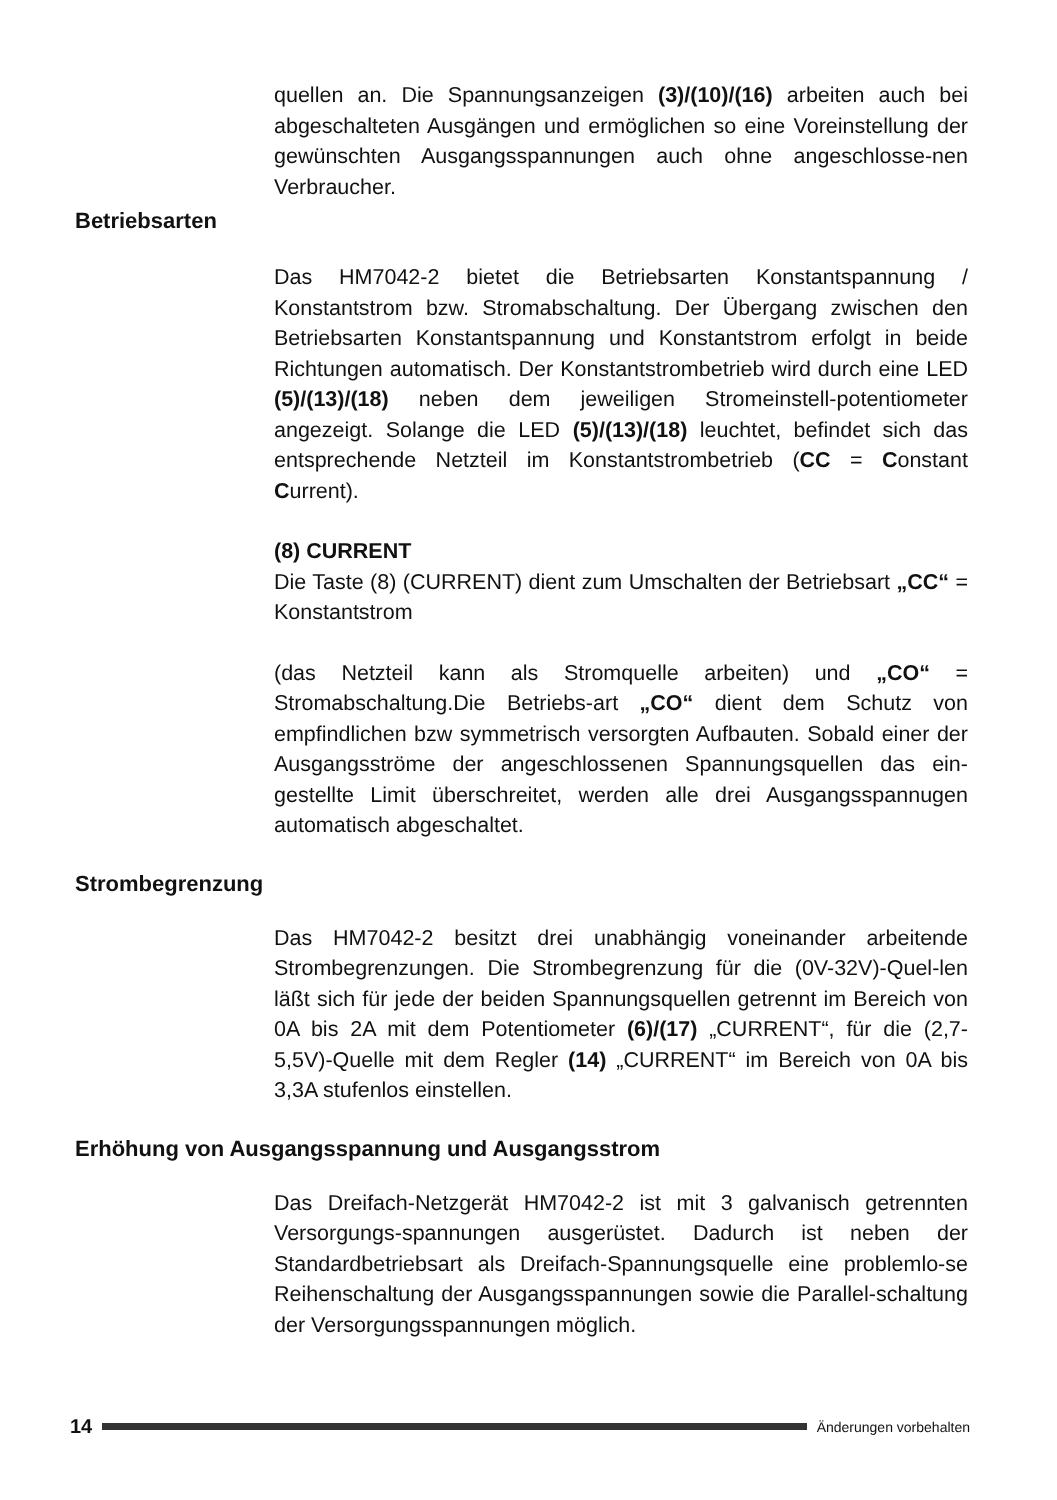quellen an. Die Spannungsanzeigen (3)/(10)/(16) arbeiten auch bei abgeschalteten Ausgängen und ermöglichen so eine Voreinstellung der gewünschten Ausgangsspannungen auch ohne angeschlosse-nen Verbraucher.
Betriebsarten
Das HM7042-2 bietet die Betriebsarten Konstantspannung / Konstantstrom bzw. Stromabschaltung. Der Übergang zwischen den Betriebsarten Konstantspannung und Konstantstrom erfolgt in beide Richtungen automatisch. Der Konstantstrombetrieb wird durch eine LED (5)/(13)/(18) neben dem jeweiligen Stromeinstell-potentiometer angezeigt. Solange die LED (5)/(13)/(18) leuchtet, befindet sich das entsprechende Netzteil im Konstantstrombetrieb (CC = Constant Current).
(8) CURRENT
Die Taste (8) (CURRENT) dient zum Umschalten der Betriebsart „CC“ = Konstantstrom
(das Netzteil kann als Stromquelle arbeiten) und „CO“ = Stromabschaltung.Die Betriebs-art „CO“ dient dem Schutz von empfindlichen bzw symmetrisch versorgten Aufbauten. Sobald einer der Ausgangsströme der angeschlossenen Spannungsquellen das ein-gestellte Limit überschreitet, werden alle drei Ausgangsspannugen automatisch abgeschaltet.
Strombegrenzung
Das HM7042-2 besitzt drei unabhängig voneinander arbeitende Strombegrenzungen. Die Strombegrenzung für die (0V-32V)-Quel-len läßt sich für jede der beiden Spannungsquellen getrennt im Bereich von 0A bis 2A mit dem Potentiometer (6)/(17) „CURRENT“, für die (2,7-5,5V)-Quelle mit dem Regler (14) „CURRENT“ im Bereich von 0A bis 3,3A stufenlos einstellen.
Erhöhung von Ausgangsspannung und Ausgangsstrom
Das Dreifach-Netzgerät HM7042-2 ist mit 3 galvanisch getrennten Versorgungs-spannungen ausgerüstet. Dadurch ist neben der Standardbetriebsart als Dreifach-Spannungsquelle eine problemlo-se Reihenschaltung der Ausgangsspannungen sowie die Parallel-schaltung der Versorgungsspannungen möglich.
14 Änderungen vorbehalten